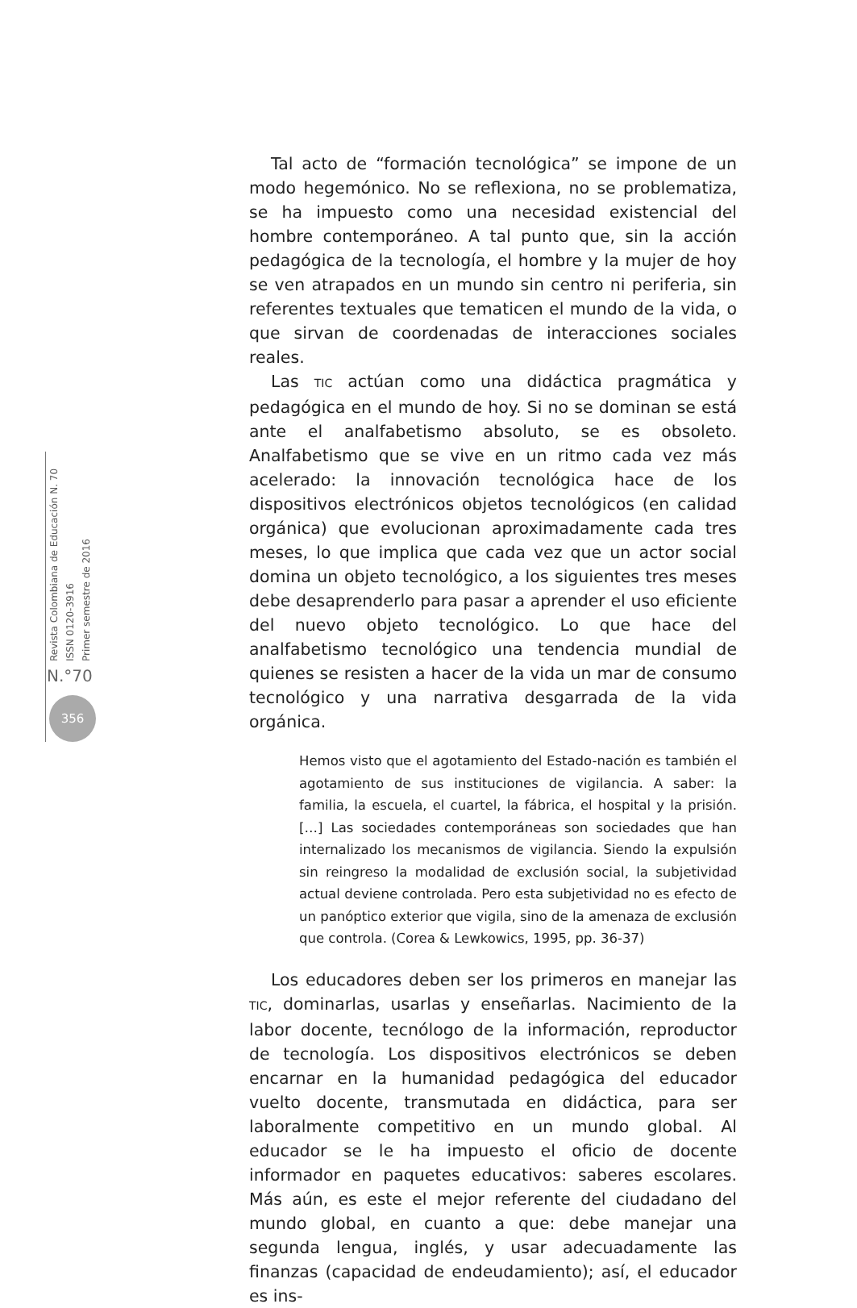Revista Colombiana de Educación N. 70
ISSN 0120-3916
Primer semestre de 2016
N.°70
356
Tal acto de “formación tecnológica” se impone de un modo hegemónico. No se reflexiona, no se problematiza, se ha impuesto como una necesidad existencial del hombre contemporáneo. A tal punto que, sin la acción pedagógica de la tecnología, el hombre y la mujer de hoy se ven atrapados en un mundo sin centro ni periferia, sin referentes textuales que tematicen el mundo de la vida, o que sirvan de coordenadas de interacciones sociales reales.
Las TIC actúan como una didáctica pragmática y pedagógica en el mundo de hoy. Si no se dominan se está ante el analfabetismo absoluto, se es obsoleto. Analfabetismo que se vive en un ritmo cada vez más acelerado: la innovación tecnológica hace de los dispositivos electrónicos objetos tecnológicos (en calidad orgánica) que evolucionan aproximadamente cada tres meses, lo que implica que cada vez que un actor social domina un objeto tecnológico, a los siguientes tres meses debe desaprenderlo para pasar a aprender el uso eficiente del nuevo objeto tecnológico. Lo que hace del analfabetismo tecnológico una tendencia mundial de quienes se resisten a hacer de la vida un mar de consumo tecnológico y una narrativa desgarrada de la vida orgánica.
Hemos visto que el agotamiento del Estado-nación es también el agotamiento de sus instituciones de vigilancia. A saber: la familia, la escuela, el cuartel, la fábrica, el hospital y la prisión. […] Las sociedades contemporáneas son sociedades que han internalizado los mecanismos de vigilancia. Siendo la expulsión sin reingreso la modalidad de exclusión social, la subjetividad actual deviene controlada. Pero esta subjetividad no es efecto de un panóptico exterior que vigila, sino de la amenaza de exclusión que controla. (Corea & Lewkowics, 1995, pp. 36-37)
Los educadores deben ser los primeros en manejar las TIC, dominarlas, usarlas y enseñarlas. Nacimiento de la labor docente, tecnólogo de la información, reproductor de tecnología. Los dispositivos electrónicos se deben encarnar en la humanidad pedagógica del educador vuelto docente, transmutada en didáctica, para ser laboralmente competitivo en un mundo global. Al educador se le ha impuesto el oficio de docente informador en paquetes educativos: saberes escolares. Más aún, es este el mejor referente del ciudadano del mundo global, en cuanto a que: debe manejar una segunda lengua, inglés, y usar adecuadamente las finanzas (capacidad de endeudamiento); así, el educador es ins-